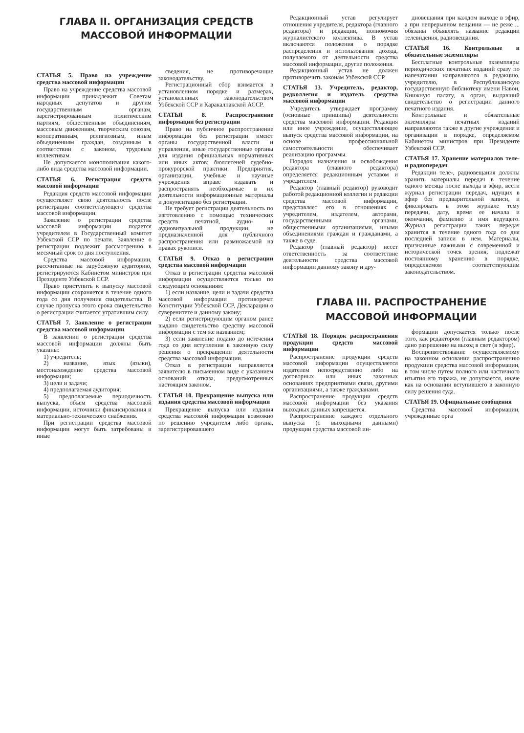ГЛАВА II. ОРГАНИЗАЦИЯ СРЕДСТВ
МАССОВОЙ ИНФОРМАЦИИ
СТАТЬЯ 5. Право на учреждение средства массовой информации
Право на учреждение средства массовой информации принадлежит Советам народных депутатов и другим государственным органам, зарегистрированным политическим партиям, общественным объединениям, массовым движениям, творческим союзам, кооперативным, религиозным, иным объединениям граждан, созданным в соответствии с законом, трудовым коллективам.
Не допускается монополизация какого-либо вида средства массовой информации.
СТАТЬЯ 6. Регистрация средств массовой информации
Редакция средств массовой информации осуществляет свою деятельность после регистрации соответствующего средства массовой информации.
Заявление о регистрации средства массовой информации подается учредителем в Государственный комитет Узбекской ССР по печати. Заявление о регистрации подлежит рассмотрению в месячный срок со дня поступления.
Средства массовой информации, рассчитанные на зарубежную аудиторию, регистрируются Кабинетом министров при Президенте Узбекской ССР.
Право приступить к выпуску массовой информации сохраняется в течение одного года со дня получения свидетельства. В случае пропуска этого срока свидетельство о регистрации считается утратившим силу.
СТАТЬЯ 7. Заявление о регистрации средства массовой информации
В заявлении о регистрации средства массовой информации должны быть указаны:
1) учредитель;
2) название, язык (языки), местонахождение средства массовой информации;
3) цели и задачи;
4) предполагаемая аудитория;
5) предполагаемые периодичность выпуска, объем средства массовой информации, источники финансирования и материально-технического снабжения.
При регистрации средства массовой информации могут быть затребованы и иные
сведения, не противоречащие законодательству.
Регистрационный сбор взимается в установленном порядке и размерах, установленных законодательством Узбекской ССР и Каракалпакской АССР.
СТАТЬЯ 8. Распространение информации без регистрации
Право на публичное распространение информации без регистрации имеют органы государственной власти и управления, иные государственные органы для издания официальных нормативных или иных актов; бюллетеней судебно-прокурорской практики. Предприятия, организации, учебные и научные учреждения вправе издавать и распространять необходимые в их деятельности информационные материалы и документацию без регистрации.
Не требует регистрации деятельность по изготовлению с помощью технических средств печатной, аудио- и аудиовизуальной продукции, не предназначенной для публичного распространения или размножаемой на правах рукописи.
СТАТЬЯ 9. Отказ в регистрации средства массовой информации
Отказ в регистрации средства массовой информации осуществляется только по следующим основаниям:
1) если название, цели и задачи средства массовой информации противоречат Конституции Узбекской ССР, Декларации о суверенитете и данному закону;
2) если регистрирующим органом ранее выдано свидетельство средству массовой информации с тем же названием;
3) если заявление подано до истечения года со дня вступления в законную силу решения о прекращении деятельности средства массовой информации.
Отказ в регистрации направляется заявителю в письменном виде с указанием оснований отказа, предусмотренных настоящим законом.
СТАТЬЯ 10. Прекращение выпуска или издания средства массовой информации
Прекращение выпуска или издания средства массовой информации возможно по решению учредителя либо органа, зарегистрировавшего
Редакционный устав регулирует отношения учредителя, редактора (главного редактора) и редакции, полномочия журналистского коллектива. В устав включаются положения о порядке распределения и использования дохода, получаемого от деятельности средства массовой информации, другие положения.
Редакционный устав не должен противоречить законам Узбекской ССР.
СТАТЬЯ 13. Учредитель, редактор, редколлегия и издатель средства массовой информации
Учредитель утверждает программу (основные принципы) деятельности средства массовой информации. Редакция или иное учреждение, осуществляющее выпуск средства массовой информации, на основе профессиональной самостоятельности обеспечивает реализацию программы.
Порядок назначения и освобождения редактора (главного редактора) определяется редакционным уставом и учредителем.
Редактор (главный редактор) руководит работой редакционной коллегии и редакции средства массовой информации, представляет его в отношениях с учредителем, издателем, авторами, государственными органами, общественными организациями, иными объединениями граждан и гражданами, а также в суде.
Редактор (главный редактор) несет ответственность за соответствие деятельности средства массовой информации данному закону и дру-
дновещания при каждом выходе в эфир, а при непрерывном вещании — не реже ... обязаны объявлять название редакции телевидения, радиовещания.
СТАТЬЯ 16. Контрольные и обязательные экземпляры
Бесплатные контрольные экземпляры периодических печатных изданий сразу по напечатании направляются в редакцию, учредителю, в Республиканскую государственную библиотеку имени Навои, Книжную палату, в орган, выдавший свидетельство о регистрации данного печатного издания.
Контрольные и обязательные экземпляры печатных изданий направляются также в другие учреждения и организации в порядке, определяемом Кабинетом министров при Президенте Узбекской ССР.
СТАТЬЯ 17. Хранение материалов теле- и радиопередач
Редакции теле-, радиовещания должны хранить материалы передач в течение одного месяца после выхода в эфир, вести журнал регистрации передач, идущих в эфир без предварительной записи, и фиксировать в этом журнале тему передачи, дату, время ее начала и окончания, фамилию и имя ведущего. Журнал регистрации таких передач хранится в течение одного года со дня последней записи в нем. Материалы, признанные важными с современной и исторической точек зрения, подлежат постоянному хранению в порядке, определяемом соответствующим законодательством.
ГЛАВА III. РАСПРОСТРАНЕНИЕ
МАССОВОЙ ИНФОРМАЦИИ
СТАТЬЯ 18. Порядок распространения продукции средств массовой информации
Распространение продукции средств массовой информации осуществляется издателем непосредственно либо на договорных или иных законных основаниях предприятиями связи, другими организациями, а также гражданами.
Распространение продукции средств массовой информации без указания выходных данных запрещается.
Распространение каждого отдельного выпуска (с выходными данными) продукции средства массовой ин-
формации допускается только после того, как редактором (главным редактором) дано разрешение на выход в свет (в эфир).
Воспрепятствование осуществляемому на законном основании распространению продукции средства массовой информации, в том числе путем полного или частичного изъятия его тиража, не допускается, иначе как на основании вступившего в законную силу решения суда.
СТАТЬЯ 19. Официальные сообщения
Средства массовой информации, учрежденные орга